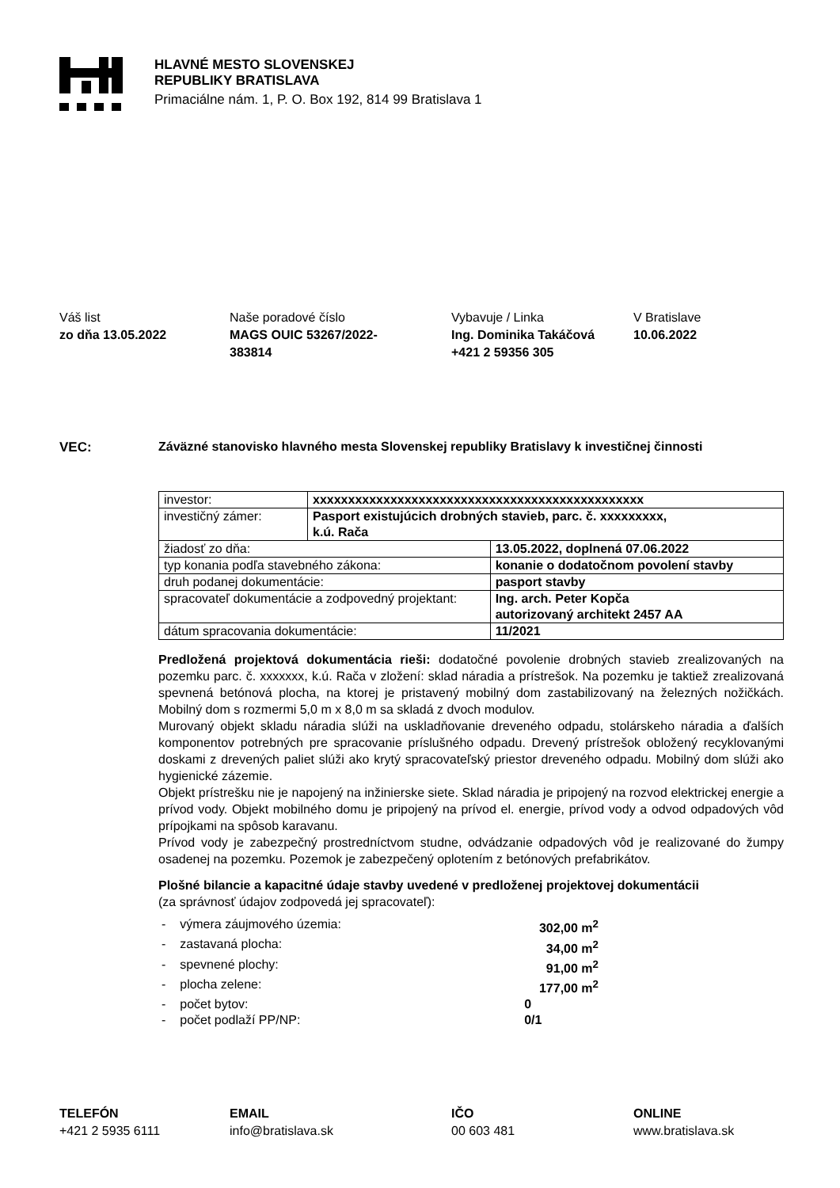HLAVNÉ MESTO SLOVENSKEJ
REPUBLIKY BRATISLAVA
Primaciálne nám. 1, P. O. Box 192, 814 99 Bratislava 1
Váš list
zo dňa 13.05.2022
Naše poradové číslo
MAGS OUIC 53267/2022-
383814
Vybavuje / Linka
Ing. Dominika Takáčová
+421 2 59356 305
V Bratislave
10.06.2022
VEC: Záväzné stanovisko hlavného mesta Slovenskej republiky Bratislavy k investičnej činnosti
| investor: | xxxxxxxxxxxxxxxxxxxxxxxxxxxxxxxxxxxxxxxxxxxxxxx | |
| investičný zámer: | Pasport existujúcich drobných stavieb, parc. č. xxxxxxxxx, k.ú. Rača | |
| žiadosť zo dňa: | | 13.05.2022, doplnená 07.06.2022 |
| typ konania podľa stavebného zákona: | | konanie o dodatočnom povolení stavby |
| druh podanej dokumentácie: | | pasport stavby |
| spracovateľ dokumentácie a zodpovedný projektant: | | Ing. arch. Peter Kopča autorizovaný architekt 2457 AA |
| dátum spracovania dokumentácie: | | 11/2021 |
Predložená projektová dokumentácia rieši: dodatočné povolenie drobných stavieb zrealizovaných na pozemku parc. č. xxxxxxx, k.ú. Rača v zložení: sklad náradia a prístrešok. Na pozemku je taktiež zrealizovaná spevnená betónová plocha, na ktorej je pristavený mobilný dom zastabilizovaný na železných nožičkách. Mobilný dom s rozmermi 5,0 m x 8,0 m sa skladá z dvoch modulov.
Murovaný objekt skladu náradia slúži na uskladňovanie dreveného odpadu, stolárskeho náradia a ďalších komponentov potrebných pre spracovanie príslušného odpadu. Drevený prístrešok obložený recyklovanými doskami z drevených paliet slúži ako krytý spracovateľský priestor dreveného odpadu. Mobilný dom slúži ako hygienické zázemie.
Objekt prístrešku nie je napojený na inžinierske siete. Sklad náradia je pripojený na rozvod elektrickej energie a prívod vody. Objekt mobilného domu je pripojený na prívod el. energie, prívod vody a odvod odpadových vôd prípojkami na spôsob karavanu.
Prívod vody je zabezpečný prostredníctvom studne, odvádzanie odpadových vôd je realizované do žumpy osadenej na pozemku. Pozemok je zabezpečený oplotením z betónových prefabrikátov.
Plošné bilancie a kapacitné údaje stavby uvedené v predloženej projektovej dokumentácii
(za správnosť údajov zodpovedá jej spracovateľ):
| - | výmera záujmového územia: | 302,00 m<sup>2</sup> |
| - | zastavaná plocha: | 34,00 m<sup>2</sup> |
| - | spevnené plochy: | 91,00 m<sup>2</sup> |
| - | plocha zelene: | 177,00 m<sup>2</sup> |
| - | počet bytov: | 0 |
| - | počet podlaží PP/NP: | 0/1 |
TELEFÓN
+421 2 5935 6111
EMAIL
info@bratislava.sk
IČO
00 603 481
ONLINE
www.bratislava.sk